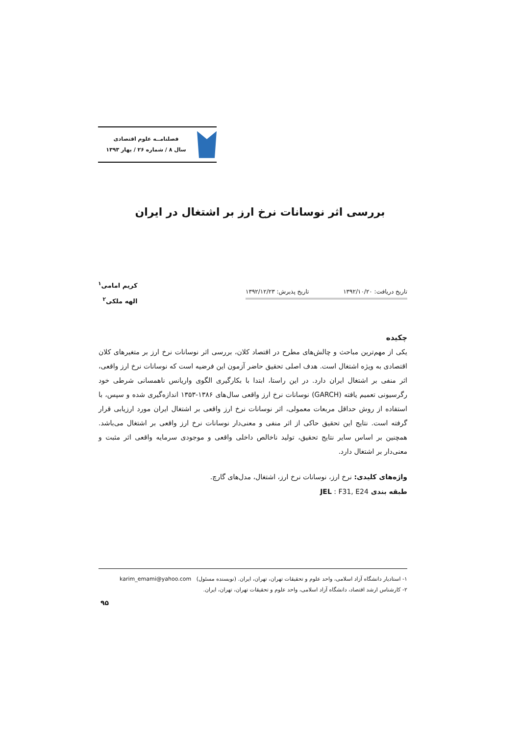فصلنامــه علوم اقتصادی
سال ۸ / شماره ۲۶ / بهار ۱۳۹۳
بررسی اثر نوسانات نرخ ارز بر اشتغال در ایران
کریم امامی<sup>۱</sup>
الهه ملکی<sup>۲</sup>
تاریخ دریافت: ۱۳۹۲/۱۰/۲۰ تاریخ پذیرش: ۱۳۹۲/۱۲/۲۳
چکیده
یکی از مهم‌ترین مباحث و چالش‌های مطرح در اقتصاد کلان، بررسی اثر نوسانات نرخ ارز بر متغیرهای کلان اقتصادی به ویژه اشتغال است. هدف اصلی تحقیق حاضر آزمون این فرضیه است که نوسانات نرخ ارز واقعی، اثر منفی بر اشتغال ایران دارد. در این راستا، ابتدا با بکارگیری الگوی واریانس ناهمسانی شرطی خود رگرسیونی تعمیم یافته (GARCH) نوسانات نرخ ارز واقعی سال‌های ۱۳۸۶-۱۳۵۳ اندازه‌گیری شده و سپس، با استفاده از روش حداقل مربعات معمولی، اثر نوسانات نرخ ارز واقعی بر اشتغال ایران مورد ارزیابی قرار گرفته است. نتایج این تحقیق حاکی از اثر منفی و معنی‌دار نوسانات نرخ ارز واقعی بر اشتغال می‌باشد. همچنین بر اساس سایر نتایج تحقیق، تولید ناخالص داخلی واقعی و موجودی سرمایه واقعی اثر مثبت و معنی‌دار بر اشتغال دارد.
واژه‌های کلیدی: نرخ ارز، نوسانات نرخ ارز، اشتغال، مدل‌های گارچ.
طبقه بندی JEL : F31, E24
۱- استادیار دانشگاه آزاد اسلامی، واحد علوم و تحقیقات تهران، تهران، ایران. (نویسنده مسئول) karim_emami@yahoo.com
۲- کارشناس ارشد اقتصاد، دانشگاه آزاد اسلامی، واحد علوم و تحقیقات تهران، تهران، ایران.
۹۵